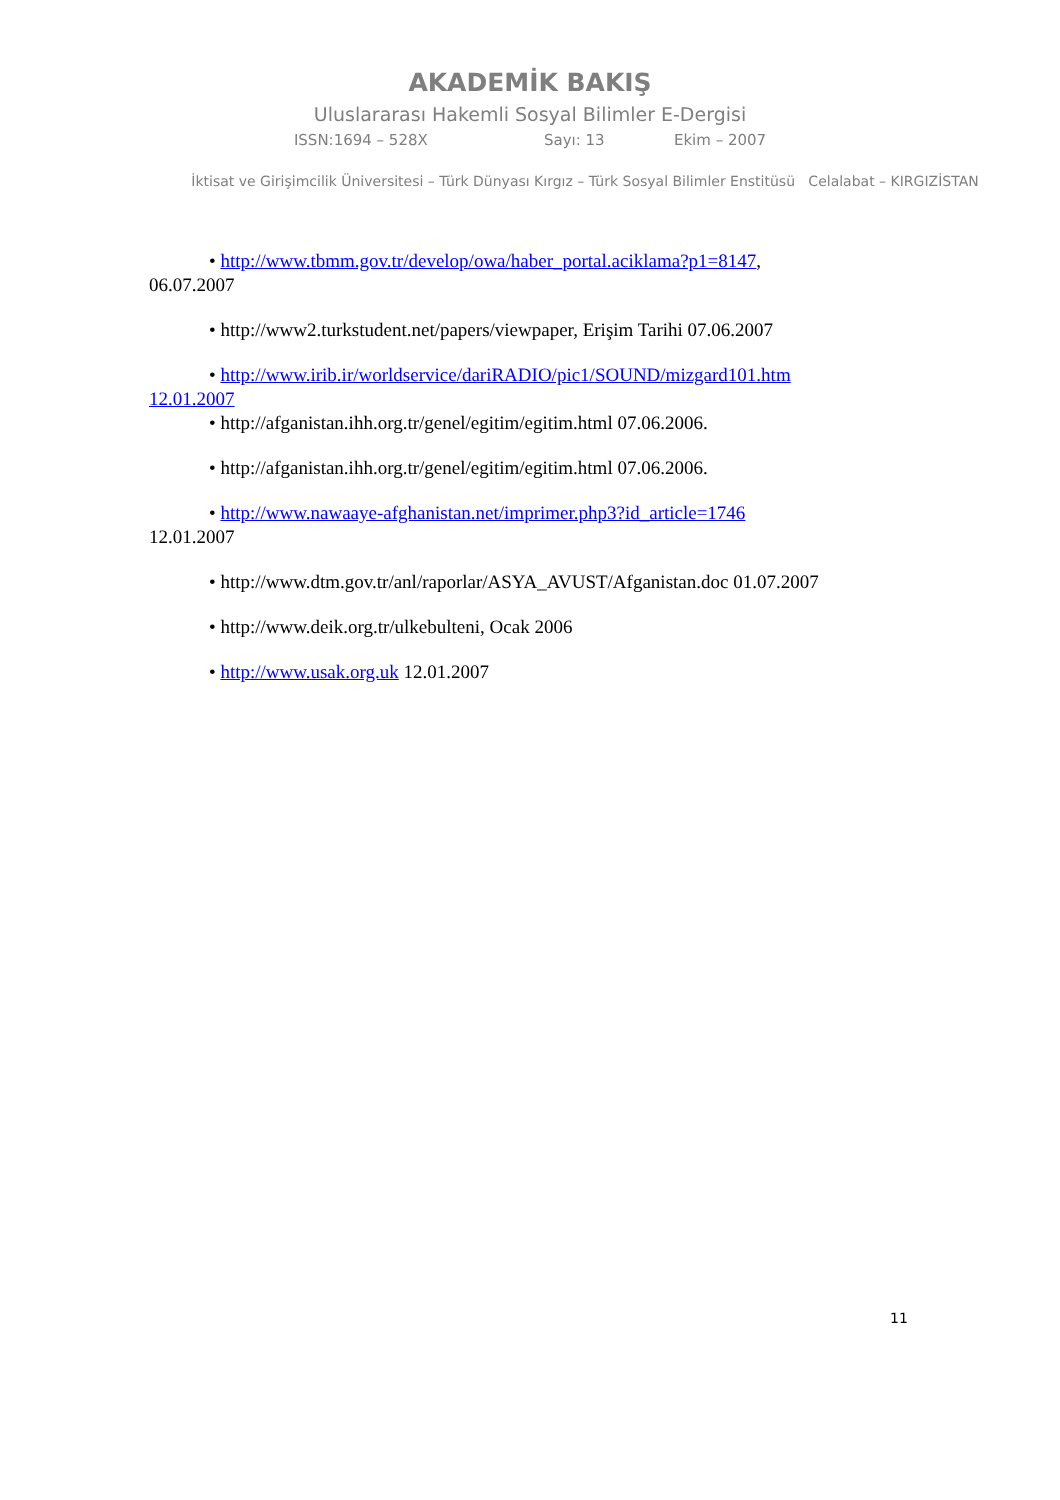AKADEMİK BAKIŞ
Uluslararası Hakemli Sosyal Bilimler E-Dergisi
ISSN:1694 – 528X Sayı: 13 Ekim – 2007
İktisat ve Girişimcilik Üniversitesi – Türk Dünyası Kırgız – Türk Sosyal Bilimler Enstitüsü Celalabat – KIRGIZİSTAN
• http://www.tbmm.gov.tr/develop/owa/haber_portal.aciklama?p1=8147,
06.07.2007
• http://www2.turkstudent.net/papers/viewpaper, Erişim Tarihi 07.06.2007
• http://www.irib.ir/worldservice/dariRADIO/pic1/SOUND/mizgard101.htm
12.01.2007
• http://afganistan.ihh.org.tr/genel/egitim/egitim.html 07.06.2006.
• http://afganistan.ihh.org.tr/genel/egitim/egitim.html 07.06.2006.
• http://www.nawaaye-afghanistan.net/imprimer.php3?id_article=1746
12.01.2007
• http://www.dtm.gov.tr/anl/raporlar/ASYA_AVUST/Afganistan.doc 01.07.2007
• http://www.deik.org.tr/ulkebulteni, Ocak 2006
• http://www.usak.org.uk 12.01.2007
11